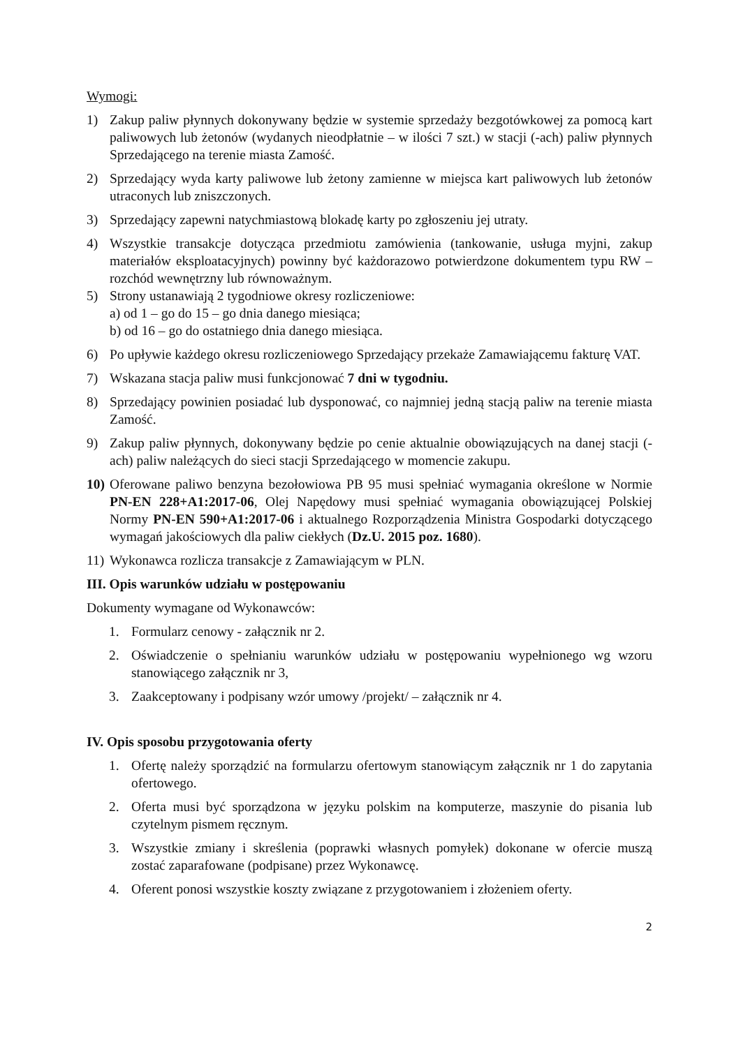Wymogi:
1) Zakup paliw płynnych dokonywany będzie w systemie sprzedaży bezgotówkowej za pomocą kart paliwowych lub żetonów (wydanych nieodpłatnie – w ilości 7 szt.) w stacji (-ach) paliw płynnych Sprzedającego na terenie miasta Zamość.
2) Sprzedający wyda karty paliwowe lub żetony zamienne w miejsca kart paliwowych lub żetonów utraconych lub zniszczonych.
3) Sprzedający zapewni natychmiastową blokadę karty po zgłoszeniu jej utraty.
4) Wszystkie transakcje dotycząca przedmiotu zamówienia (tankowanie, usługa myjni, zakup materiałów eksploatacyjnych) powinny być każdorazowo potwierdzone dokumentem typu RW – rozchód wewnętrzny lub równoważnym.
5) Strony ustanawiają 2 tygodniowe okresy rozliczeniowe:
a) od 1 – go do 15 – go dnia danego miesiąca;
b) od 16 – go do ostatniego dnia danego miesiąca.
6) Po upływie każdego okresu rozliczeniowego Sprzedający przekaże Zamawiającemu fakturę VAT.
7) Wskazana stacja paliw musi funkcjonować 7 dni w tygodniu.
8) Sprzedający powinien posiadać lub dysponować, co najmniej jedną stacją paliw na terenie miasta Zamość.
9) Zakup paliw płynnych, dokonywany będzie po cenie aktualnie obowiązujących na danej stacji (-ach) paliw należących do sieci stacji Sprzedającego w momencie zakupu.
10) Oferowane paliwo benzyna bezołowiowa PB 95 musi spełniać wymagania określone w Normie PN-EN 228+A1:2017-06, Olej Napędowy musi spełniać wymagania obowiązującej Polskiej Normy PN-EN 590+A1:2017-06 i aktualnego Rozporządzenia Ministra Gospodarki dotyczącego wymagań jakościowych dla paliw ciekłych (Dz.U. 2015 poz. 1680).
11) Wykonawca rozlicza transakcje z Zamawiającym w PLN.
III. Opis warunków udziału w postępowaniu
Dokumenty wymagane od Wykonawców:
1. Formularz cenowy - załącznik nr 2.
2. Oświadczenie o spełnianiu warunków udziału w postępowaniu wypełnionego wg wzoru stanowiącego załącznik nr 3,
3. Zaakceptowany i podpisany wzór umowy /projekt/ – załącznik nr 4.
IV. Opis sposobu przygotowania oferty
1. Ofertę należy sporządzić na formularzu ofertowym stanowiącym załącznik nr 1 do zapytania ofertowego.
2. Oferta musi być sporządzona w języku polskim na komputerze, maszynie do pisania lub czytelnym pismem ręcznym.
3. Wszystkie zmiany i skreślenia (poprawki własnych pomyłek) dokonane w ofercie muszą zostać zaparafowane (podpisane) przez Wykonawcę.
4. Oferent ponosi wszystkie koszty związane z przygotowaniem i złożeniem oferty.
2